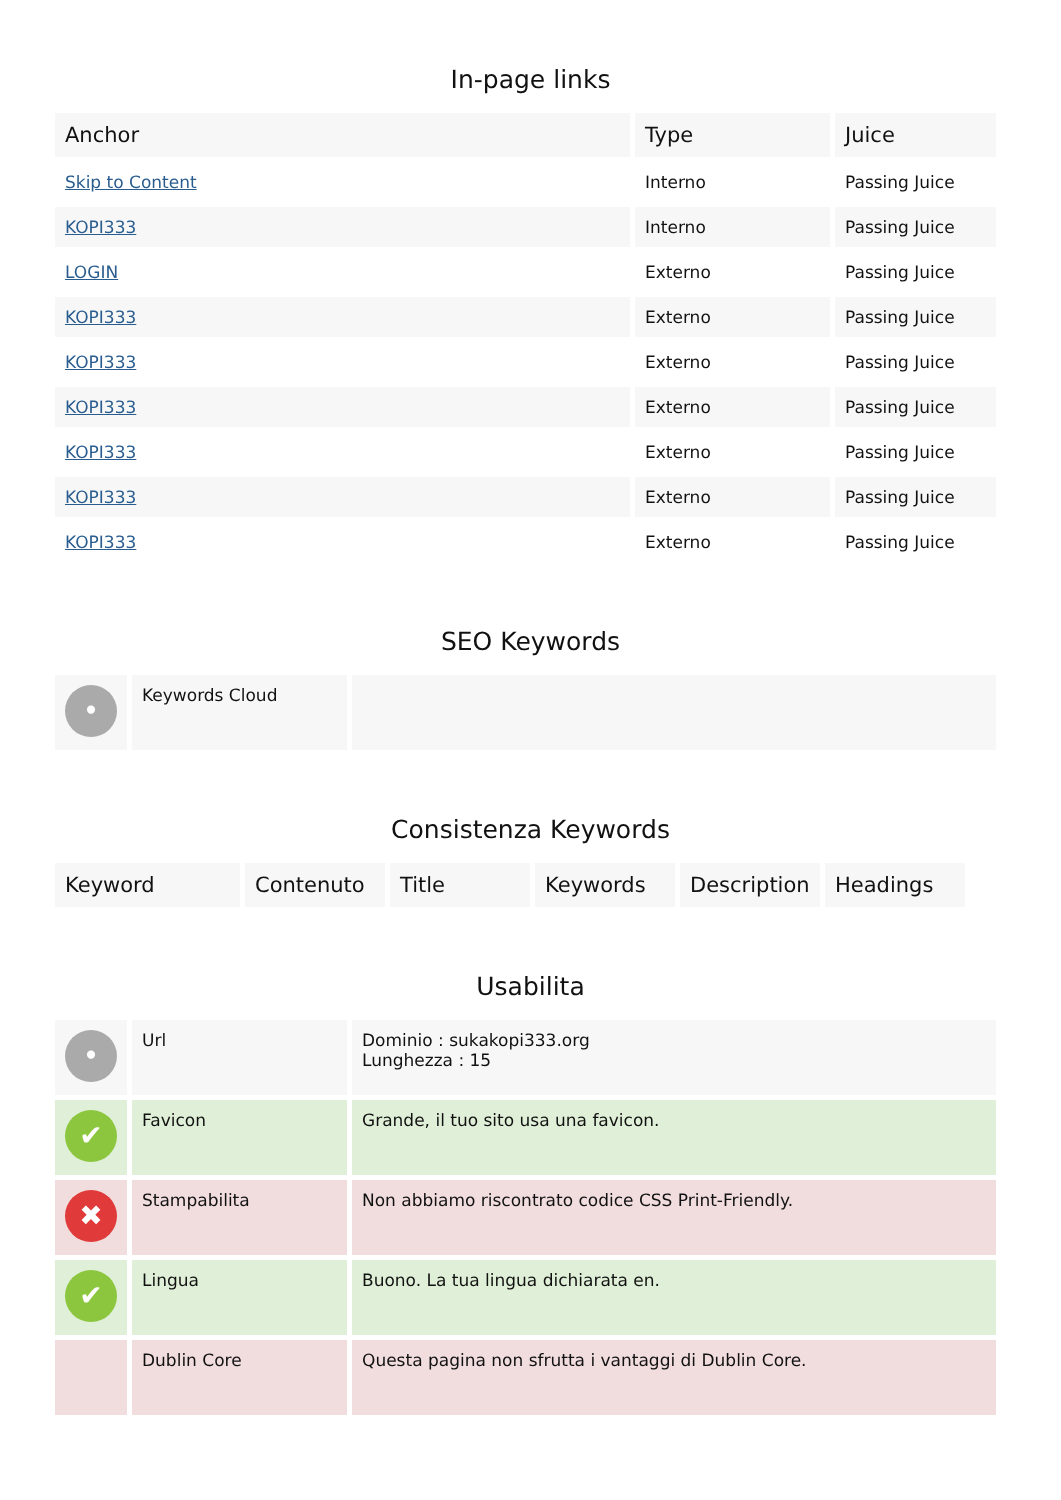In-page links
| Anchor | Type | Juice |
| --- | --- | --- |
| Skip to Content | Interno | Passing Juice |
| KOPI333 | Interno | Passing Juice |
| LOGIN | Externo | Passing Juice |
| KOPI333 | Externo | Passing Juice |
| KOPI333 | Externo | Passing Juice |
| KOPI333 | Externo | Passing Juice |
| KOPI333 | Externo | Passing Juice |
| KOPI333 | Externo | Passing Juice |
| KOPI333 | Externo | Passing Juice |
SEO Keywords
| • | Keywords Cloud | |
Consistenza Keywords
| Keyword | Contenuto | Title | Keywords | Description | Headings |
| --- | --- | --- | --- | --- | --- |
Usabilita
| • | Url | Dominio : sukakopi333.org Lunghezza : 15 |
| ✔ | Favicon | Grande, il tuo sito usa una favicon. |
| ✖ | Stampabilita | Non abbiamo riscontrato codice CSS Print-Friendly. |
| ✔ | Lingua | Buono. La tua lingua dichiarata en. |
| | Dublin Core | Questa pagina non sfrutta i vantaggi di Dublin Core. |